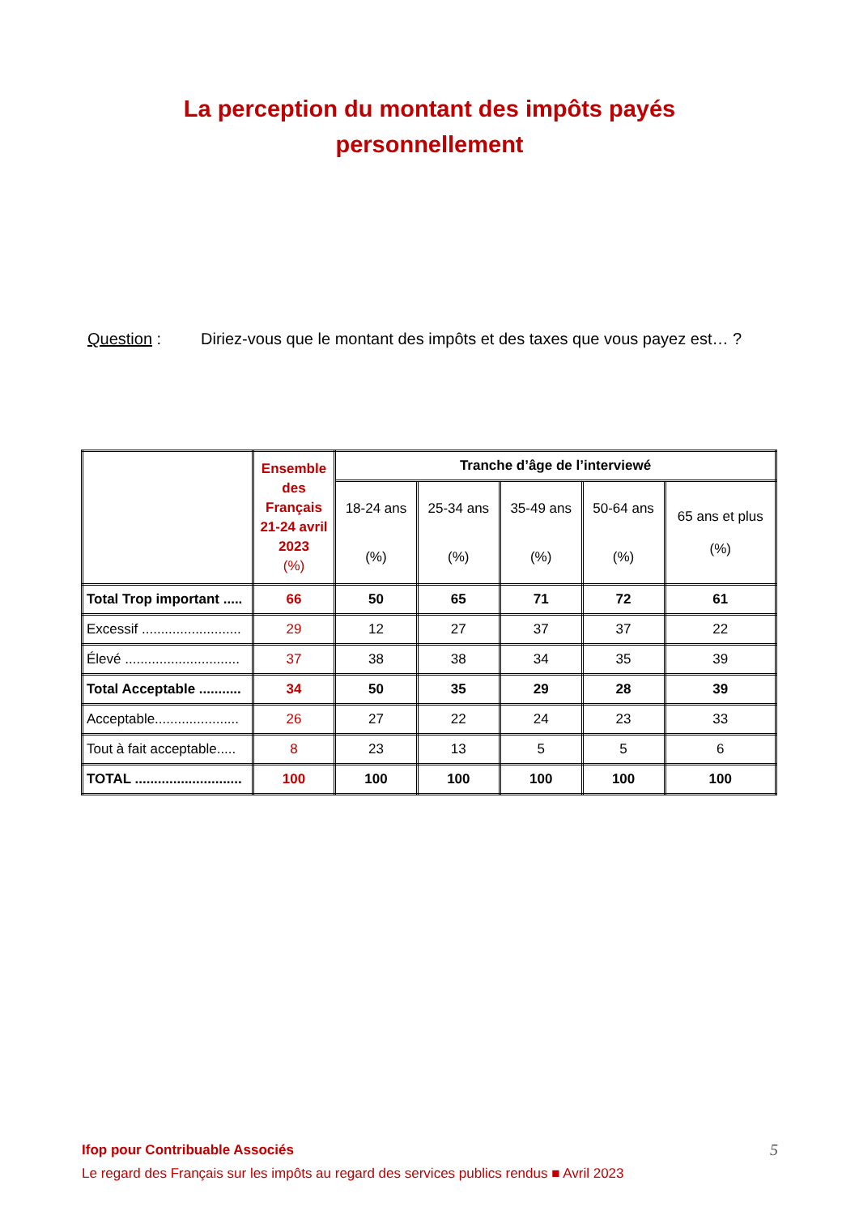La perception du montant des impôts payés
personnellement
Question : Diriez-vous que le montant des impôts et des taxes que vous payez est… ?
| | Ensemble des Français 21-24 avril 2023 (%) | Tranche d’âge de l’interviewé | | | | |
| --- | --- | --- | --- | --- | --- | --- |
| | | 18-24 ans (%) | 25-34 ans (%) | 35-49 ans (%) | 50-64 ans (%) | 65 ans et plus (%) |
| Total Trop important ..... | 66 | 50 | 65 | 71 | 72 | 61 |
| Excessif .......................... | 29 | 12 | 27 | 37 | 37 | 22 |
| Élevé .............................. | 37 | 38 | 38 | 34 | 35 | 39 |
| Total Acceptable ........... | 34 | 50 | 35 | 29 | 28 | 39 |
| Acceptable...................... | 26 | 27 | 22 | 24 | 23 | 33 |
| Tout à fait acceptable..... | 8 | 23 | 13 | 5 | 5 | 6 |
| TOTAL ............................ | 100 | 100 | 100 | 100 | 100 | 100 |
Ifop pour Contribuable Associés
Le regard des Français sur les impôts au regard des services publics rendus ■ Avril 2023
5